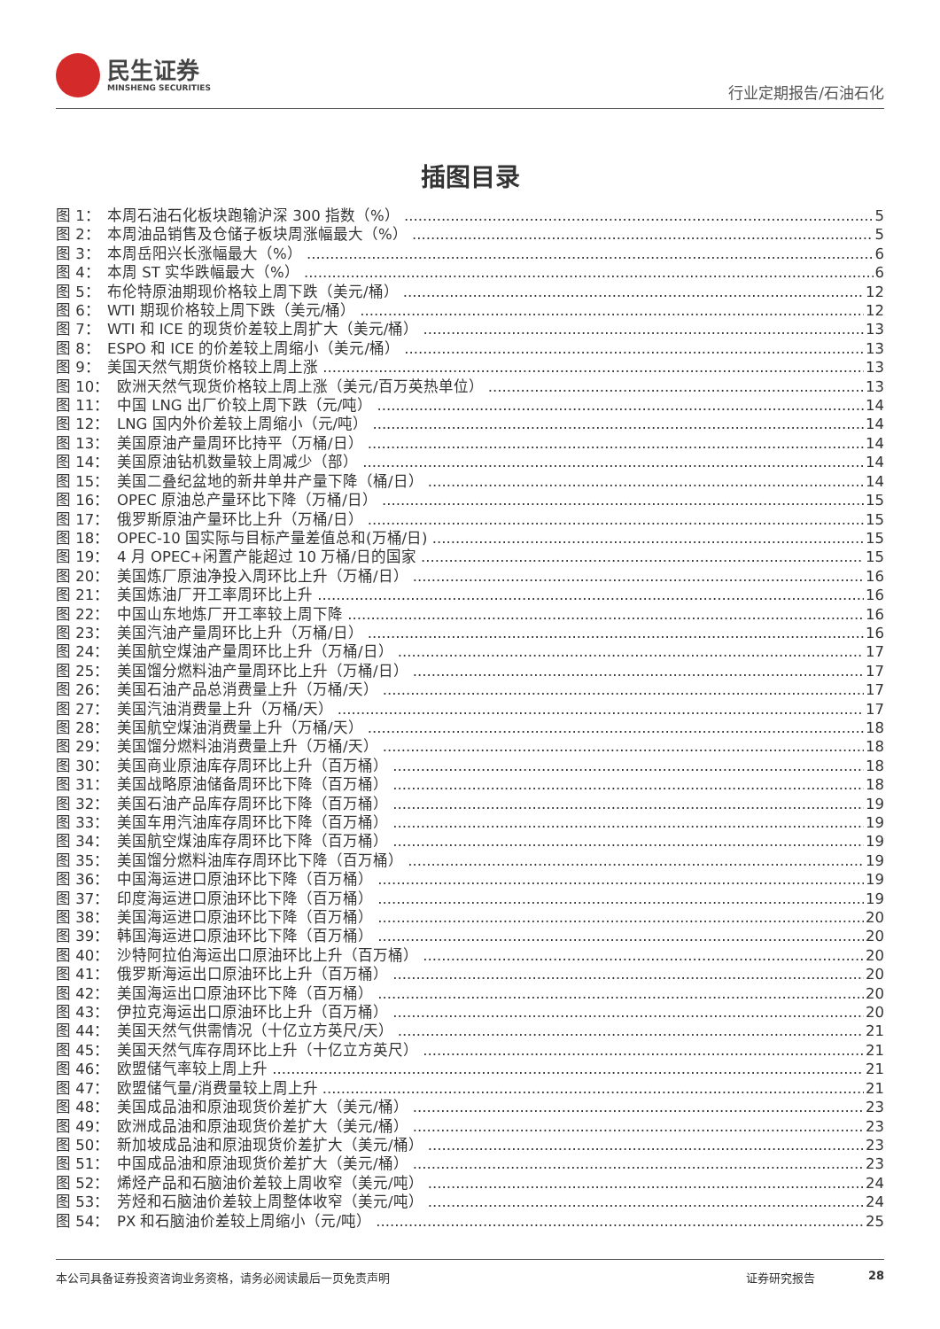民生证券
MINSHENG SECURITIES
行业定期报告/石油石化
插图目录
图 1： 本周石油石化板块跑输沪深 300 指数（%） 5
图 2： 本周油品销售及仓储子板块周涨幅最大（%） 5
图 3： 本周岳阳兴长涨幅最大（%） 6
图 4： 本周 ST 实华跌幅最大（%） 6
图 5： 布伦特原油期现价格较上周下跌（美元/桶） 12
图 6： WTI 期现价格较上周下跌（美元/桶） 12
图 7： WTI 和 ICE 的现货价差较上周扩大（美元/桶） 13
图 8： ESPO 和 ICE 的价差较上周缩小（美元/桶） 13
图 9： 美国天然气期货价格较上周上涨 13
图 10： 欧洲天然气现货价格较上周上涨（美元/百万英热单位） 13
图 11： 中国 LNG 出厂价较上周下跌（元/吨） 14
图 12： LNG 国内外价差较上周缩小（元/吨） 14
图 13： 美国原油产量周环比持平（万桶/日） 14
图 14： 美国原油钻机数量较上周减少（部） 14
图 15： 美国二叠纪盆地的新井单井产量下降（桶/日） 14
图 16： OPEC 原油总产量环比下降（万桶/日） 15
图 17： 俄罗斯原油产量环比上升（万桶/日） 15
图 18： OPEC-10 国实际与目标产量差值总和(万桶/日) 15
图 19： 4 月 OPEC+闲置产能超过 10 万桶/日的国家 15
图 20： 美国炼厂原油净投入周环比上升（万桶/日） 16
图 21： 美国炼油厂开工率周环比上升 16
图 22： 中国山东地炼厂开工率较上周下降 16
图 23： 美国汽油产量周环比上升（万桶/日） 16
图 24： 美国航空煤油产量周环比上升（万桶/日） 17
图 25： 美国馏分燃料油产量周环比上升（万桶/日） 17
图 26： 美国石油产品总消费量上升（万桶/天） 17
图 27： 美国汽油消费量上升（万桶/天） 17
图 28： 美国航空煤油消费量上升（万桶/天） 18
图 29： 美国馏分燃料油消费量上升（万桶/天） 18
图 30： 美国商业原油库存周环比上升（百万桶） 18
图 31： 美国战略原油储备周环比下降（百万桶） 18
图 32： 美国石油产品库存周环比下降（百万桶） 19
图 33： 美国车用汽油库存周环比下降（百万桶） 19
图 34： 美国航空煤油库存周环比下降（百万桶） 19
图 35： 美国馏分燃料油库存周环比下降（百万桶） 19
图 36： 中国海运进口原油环比下降（百万桶） 19
图 37： 印度海运进口原油环比下降（百万桶） 19
图 38： 美国海运进口原油环比下降（百万桶） 20
图 39： 韩国海运进口原油环比下降（百万桶） 20
图 40： 沙特阿拉伯海运出口原油环比上升（百万桶） 20
图 41： 俄罗斯海运出口原油环比上升（百万桶） 20
图 42： 美国海运出口原油环比下降（百万桶） 20
图 43： 伊拉克海运出口原油环比上升（百万桶） 20
图 44： 美国天然气供需情况（十亿立方英尺/天） 21
图 45： 美国天然气库存周环比上升（十亿立方英尺） 21
图 46： 欧盟储气率较上周上升 21
图 47： 欧盟储气量/消费量较上周上升 21
图 48： 美国成品油和原油现货价差扩大（美元/桶） 23
图 49： 欧洲成品油和原油现货价差扩大（美元/桶） 23
图 50： 新加坡成品油和原油现货价差扩大（美元/桶） 23
图 51： 中国成品油和原油现货价差扩大（美元/桶） 23
图 52： 烯烃产品和石脑油价差较上周收窄（美元/吨） 24
图 53： 芳烃和石脑油价差较上周整体收窄（美元/吨） 24
图 54： PX 和石脑油价差较上周缩小（元/吨） 25
本公司具备证券投资咨询业务资格，请务必阅读最后一页免责声明 证券研究报告 28